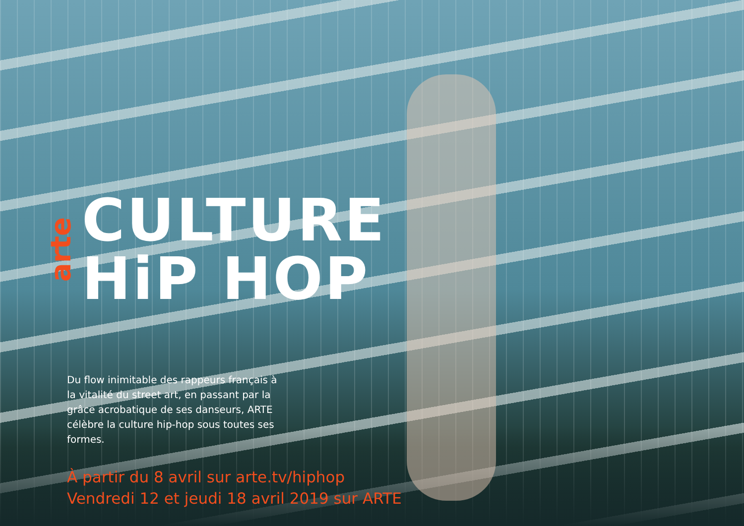arte
CULTURE
HiP HOP
Du flow inimitable des rappeurs français à la vitalité du street art, en passant par la grâce acrobatique de ses danseurs, ARTE célèbre la culture hip-hop sous toutes ses formes.
À partir du 8 avril sur arte.tv/hiphop
Vendredi 12 et jeudi 18 avril 2019 sur ARTE